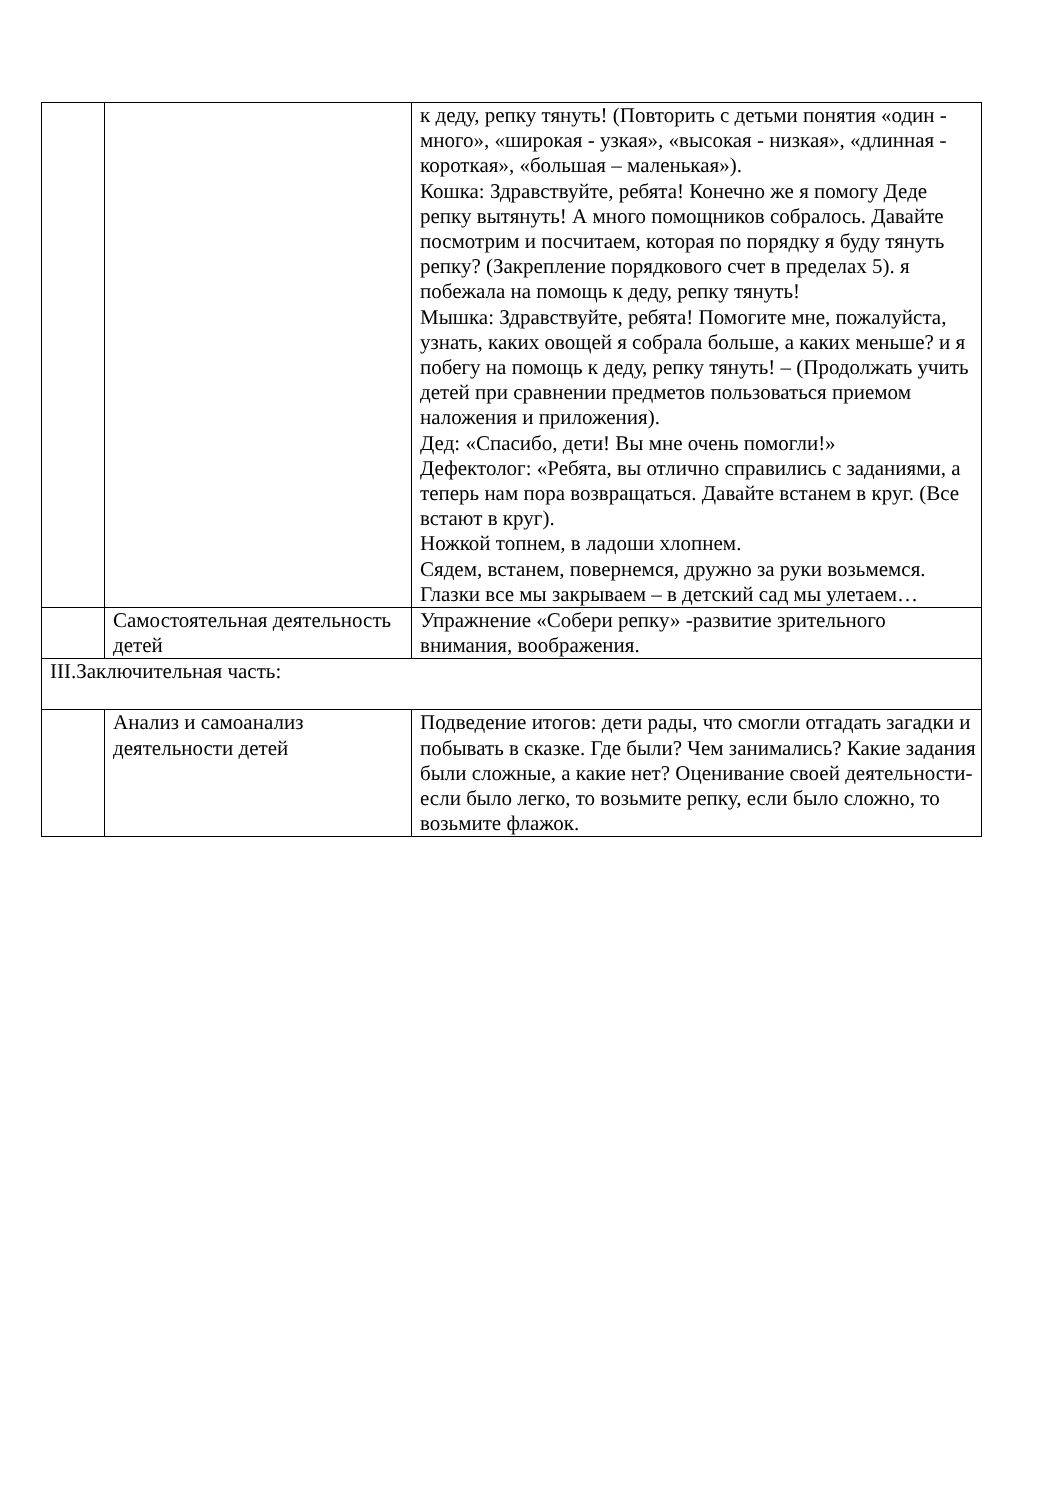| | | к деду, репку тянуть! (Повторить с детьми понятия «один - много», «широкая - узкая», «высокая - низкая», «длинная - короткая», «большая – маленькая»). Кошка: Здравствуйте, ребята! Конечно же я помогу Деде репку вытянуть! А много помощников собралось. Давайте посмотрим и посчитаем, которая по порядку я буду тянуть репку? (Закрепление порядкового счет в пределах 5). я побежала на помощь к деду, репку тянуть! Мышка: Здравствуйте, ребята! Помогите мне, пожалуйста, узнать, каких овощей я собрала больше, а каких меньше? и я побегу на помощь к деду, репку тянуть! – (Продолжать учить детей при сравнении предметов пользоваться приемом наложения и приложения). Дед: «Спасибо, дети! Вы мне очень помогли!» Дефектолог: «Ребята, вы отлично справились с заданиями, а теперь нам пора возвращаться. Давайте встанем в круг. (Все встают в круг). Ножкой топнем, в ладоши хлопнем. Сядем, встанем, повернемся, дружно за руки возьмемся. Глазки все мы закрываем – в детский сад мы улетаем… |
| | Самостоятельная деятельность детей | Упражнение «Собери репку» -развитие зрительного внимания, воображения. |
| III.Заключительная часть: | | |
| | Анализ и самоанализ деятельности детей | Подведение итогов: дети рады, что смогли отгадать загадки и побывать в сказке. Где были? Чем занимались? Какие задания были сложные, а какие нет? Оценивание своей деятельности-если было легко, то возьмите репку, если было сложно, то возьмите флажок. |